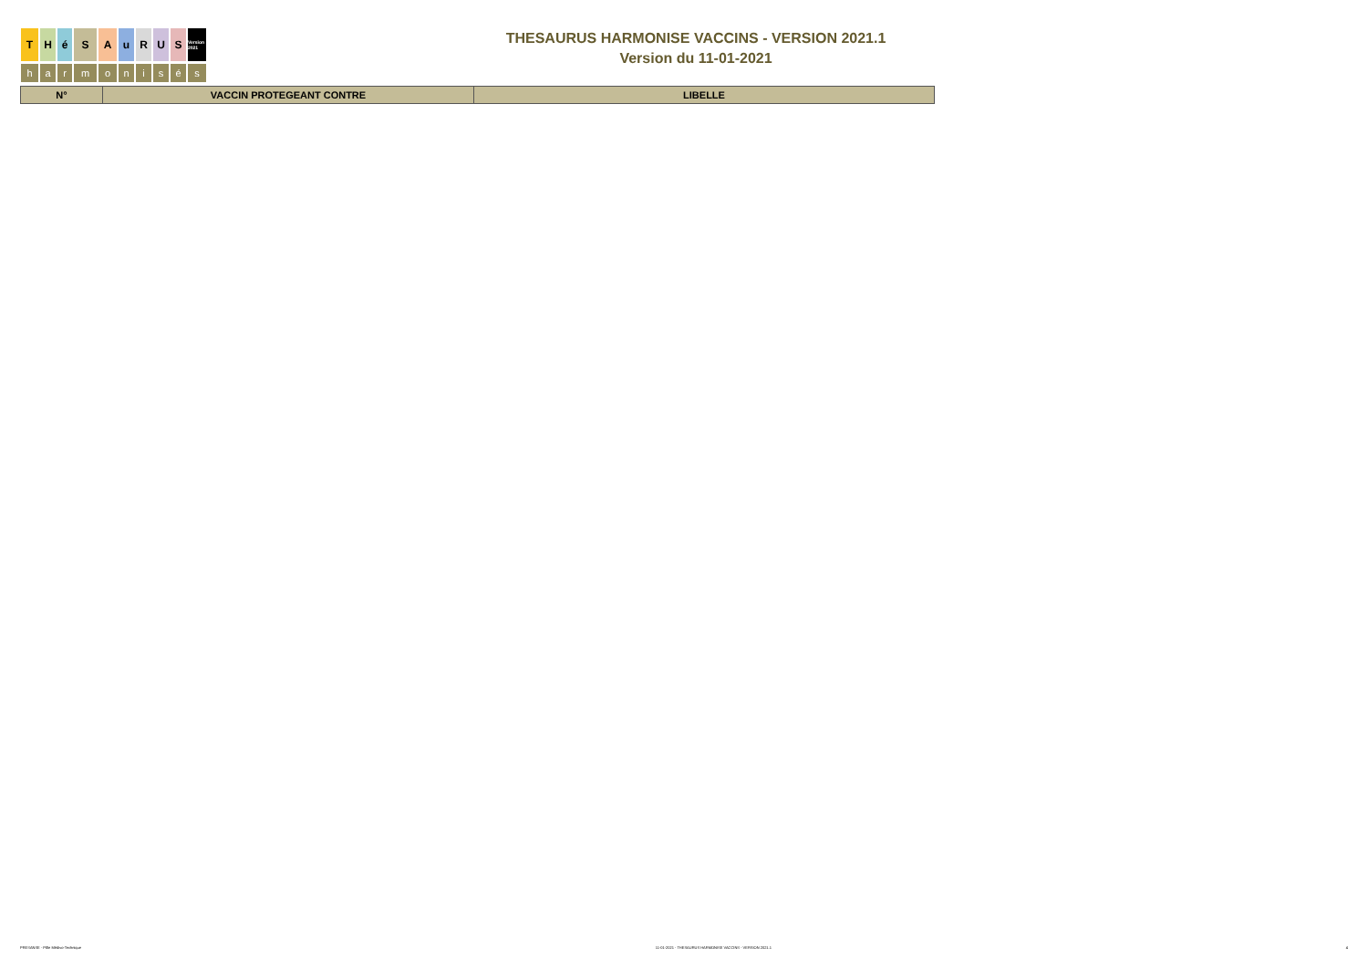T H é S A u R U S
Version 2021
h a r m o n i s é s
THESAURUS HARMONISE VACCINS - VERSION 2021.1
Version du 11-01-2021
| N° | VACCIN PROTEGEANT CONTRE | LIBELLE |
| --- | --- | --- |
PRESANSE - Pôle Médivo-Technique 11-01-2021 - THESAURUS HARMONISE VACCINS - VERSION 2021.1 4